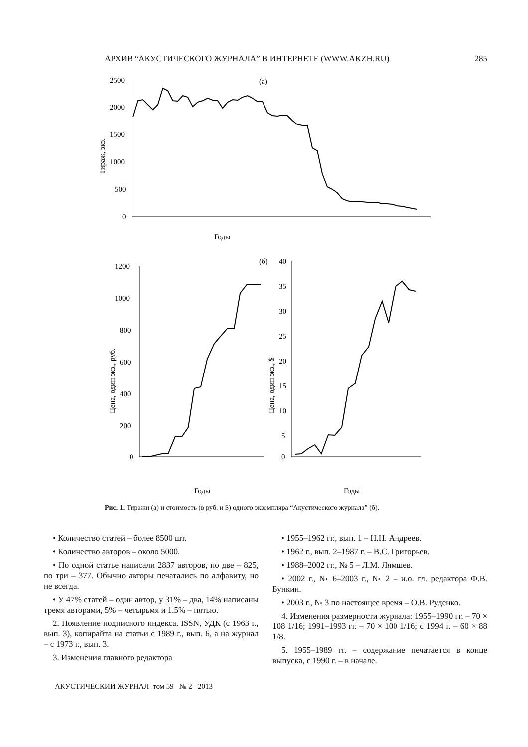АРХИВ “АКУСТИЧЕСКОГО ЖУРНАЛА” В ИНТЕРНЕТЕ (WWW.AKZH.RU) 285
(а)
2500
2000
1500
1000
500
0
Тираж, экз.
Годы
(б)
1200
1000
800
600
400
200
0
Цена, один экз., руб.
Годы
40
35
30
25
20
15
10
5
0
Цена, один экз., $
Годы
Рис. 1. Тиражи (а) и стоимость (в руб. и $) одного экземпляра “Акустического журнала” (б).
• Количество статей – более 8500 шт.
• Количество авторов – около 5000.
• По одной статье написали 2837 авторов, по две – 825, по три – 377. Обычно авторы печатались по алфавиту, но не всегда.
• У 47% статей – один автор, у 31% – два, 14% написаны тремя авторами, 5% – четырьмя и 1.5% – пятью.
2. Появление подписного индекса, ISSN, УДК (с 1963 г., вып. 3), копирайта на статьи с 1989 г., вып. 6, а на журнал – с 1973 г., вып. 3.
3. Изменения главного редактора
• 1955–1962 гг., вып. 1 – Н.Н. Андреев.
• 1962 г., вып. 2–1987 г. – В.С. Григорьев.
• 1988–2002 гг., № 5 – Л.М. Лямшев.
• 2002 г., № 6–2003 г., № 2 – и.о. гл. редактора Ф.В. Бункин.
• 2003 г., № 3 по настоящее время – О.В. Руденко.
4. Изменения размерности журнала: 1955–1990 гг. – 70 × 108 1/16; 1991–1993 гг. – 70 × 100 1/16; с 1994 г. – 60 × 88 1/8.
5. 1955–1989 гг. – содержание печатается в конце выпуска, с 1990 г. – в начале.
АКУСТИЧЕСКИЙ ЖУРНАЛ том 59 № 2 2013